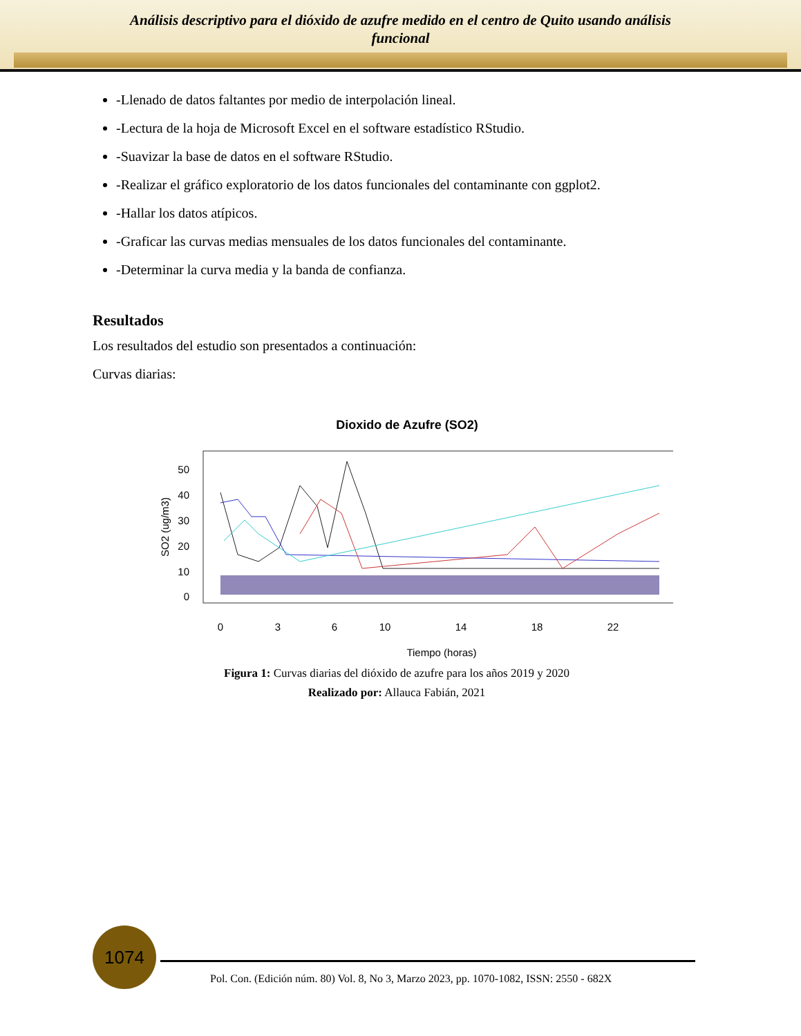Análisis descriptivo para el dióxido de azufre medido en el centro de Quito usando análisis
funcional
-Llenado de datos faltantes por medio de interpolación lineal.
-Lectura de la hoja de Microsoft Excel en el software estadístico RStudio.
-Suavizar la base de datos en el software RStudio.
-Realizar el gráfico exploratorio de los datos funcionales del contaminante con ggplot2.
-Hallar los datos atípicos.
-Graficar las curvas medias mensuales de los datos funcionales del contaminante.
-Determinar la curva media y la banda de confianza.
Resultados
Los resultados del estudio son presentados a continuación:
Curvas diarias:
Dioxido de Azufre (SO2)
SO2 (ug/m3)
50
40
30
20
10
0
0
3
6
10
14
18
22
Tiempo (horas)
Figura 1: Curvas diarias del dióxido de azufre para los años 2019 y 2020
Realizado por: Allauca Fabián, 2021
1074
Pol. Con. (Edición núm. 80) Vol. 8, No 3, Marzo 2023, pp. 1070-1082, ISSN: 2550 - 682X